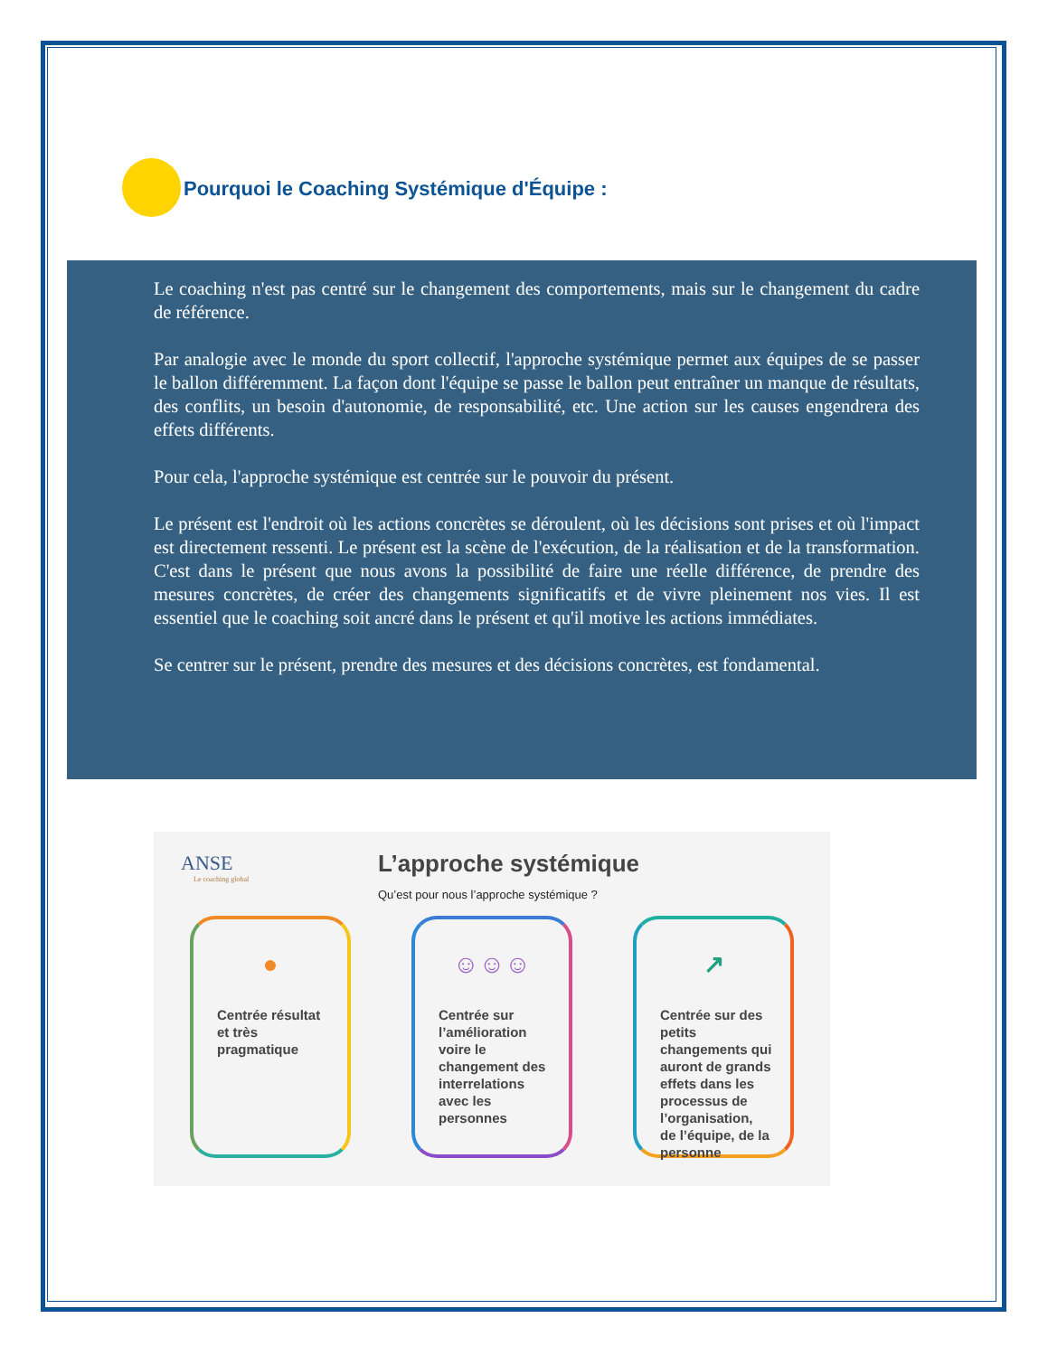Pourquoi le Coaching Systémique d'Équipe :
Le coaching n'est pas centré sur le changement des comportements, mais sur le changement du cadre de référence.
Par analogie avec le monde du sport collectif, l'approche systémique permet aux équipes de se passer le ballon différemment. La façon dont l'équipe se passe le ballon peut entraîner un manque de résultats, des conflits, un besoin d'autonomie, de responsabilité, etc. Une action sur les causes engendrera des effets différents.
Pour cela, l'approche systémique est centrée sur le pouvoir du présent.
Le présent est l'endroit où les actions concrètes se déroulent, où les décisions sont prises et où l'impact est directement ressenti. Le présent est la scène de l'exécution, de la réalisation et de la transformation. C'est dans le présent que nous avons la possibilité de faire une réelle différence, de prendre des mesures concrètes, de créer des changements significatifs et de vivre pleinement nos vies. Il est essentiel que le coaching soit ancré dans le présent et qu'il motive les actions immédiates.
Se centrer sur le présent, prendre des mesures et des décisions concrètes, est fondamental.
ANSE
Le coaching global
L’approche systémique
Qu’est pour nous l’approche systémique ?
●
Centrée résultat et très pragmatique
☺☺☺
Centrée sur l’amélioration voire le changement des interrelations avec les personnes
↗
Centrée sur des petits changements qui auront de grands effets dans les processus de l’organisation, de l’équipe, de la personne